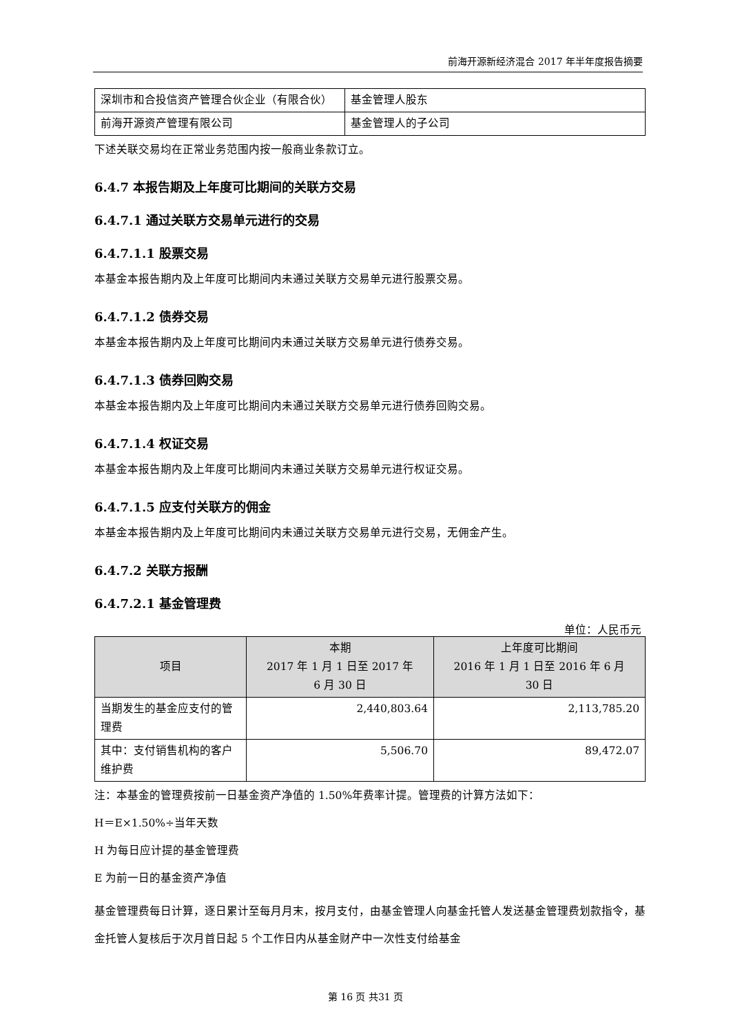前海开源新经济混合 2017 年半年度报告摘要
| 深圳市和合投信资产管理合伙企业（有限合伙） | 基金管理人股东 |
| 前海开源资产管理有限公司 | 基金管理人的子公司 |
下述关联交易均在正常业务范围内按一般商业条款订立。
6.4.7 本报告期及上年度可比期间的关联方交易
6.4.7.1 通过关联方交易单元进行的交易
6.4.7.1.1 股票交易
本基金本报告期内及上年度可比期间内未通过关联方交易单元进行股票交易。
6.4.7.1.2 债券交易
本基金本报告期内及上年度可比期间内未通过关联方交易单元进行债券交易。
6.4.7.1.3 债券回购交易
本基金本报告期内及上年度可比期间内未通过关联方交易单元进行债券回购交易。
6.4.7.1.4 权证交易
本基金本报告期内及上年度可比期间内未通过关联方交易单元进行权证交易。
6.4.7.1.5 应支付关联方的佣金
本基金本报告期内及上年度可比期间内未通过关联方交易单元进行交易，无佣金产生。
6.4.7.2 关联方报酬
6.4.7.2.1 基金管理费
单位：人民币元
| 项目 | 本期 2017 年 1 月 1 日至 2017 年 6 月 30 日 | 上年度可比期间 2016 年 1 月 1 日至 2016 年 6 月 30 日 |
| --- | --- | --- |
| 当期发生的基金应支付的管理费 | 2,440,803.64 | 2,113,785.20 |
| 其中：支付销售机构的客户维护费 | 5,506.70 | 89,472.07 |
注：本基金的管理费按前一日基金资产净值的 1.50%年费率计提。管理费的计算方法如下：
H＝E×1.50%÷当年天数
H 为每日应计提的基金管理费
E 为前一日的基金资产净值
基金管理费每日计算，逐日累计至每月月末，按月支付，由基金管理人向基金托管人发送基金管理费划款指令，基金托管人复核后于次月首日起 5 个工作日内从基金财产中一次性支付给基金
第 16 页 共31 页